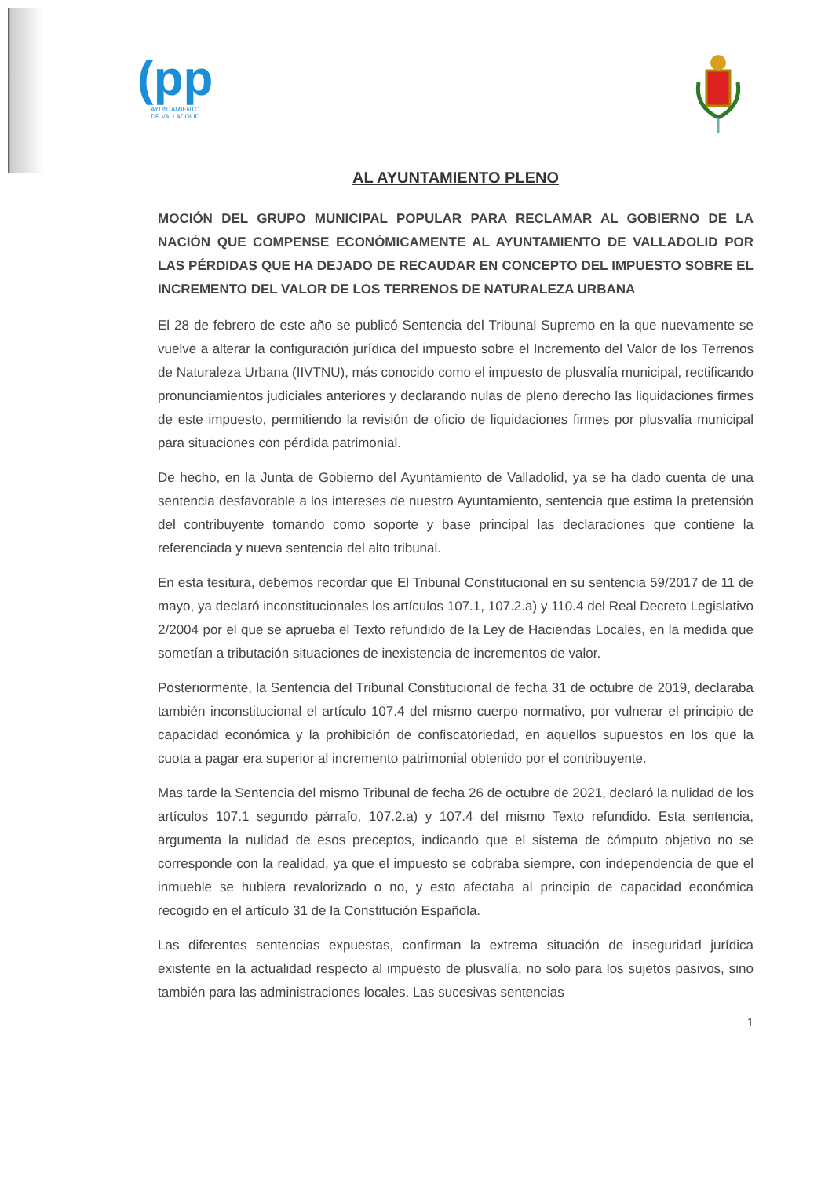(pp
AYUNTAMIENTO
DE VALLADOLID
AL AYUNTAMIENTO PLENO
MOCIÓN DEL GRUPO MUNICIPAL POPULAR PARA RECLAMAR AL GOBIERNO DE LA NACIÓN QUE COMPENSE ECONÓMICAMENTE AL AYUNTAMIENTO DE VALLADOLID POR LAS PÉRDIDAS QUE HA DEJADO DE RECAUDAR EN CONCEPTO DEL IMPUESTO SOBRE EL INCREMENTO DEL VALOR DE LOS TERRENOS DE NATURALEZA URBANA
El 28 de febrero de este año se publicó Sentencia del Tribunal Supremo en la que nuevamente se vuelve a alterar la configuración jurídica del impuesto sobre el Incremento del Valor de los Terrenos de Naturaleza Urbana (IIVTNU), más conocido como el impuesto de plusvalía municipal, rectificando pronunciamientos judiciales anteriores y declarando nulas de pleno derecho las liquidaciones firmes de este impuesto, permitiendo la revisión de oficio de liquidaciones firmes por plusvalía municipal para situaciones con pérdida patrimonial.
De hecho, en la Junta de Gobierno del Ayuntamiento de Valladolid, ya se ha dado cuenta de una sentencia desfavorable a los intereses de nuestro Ayuntamiento, sentencia que estima la pretensión del contribuyente tomando como soporte y base principal las declaraciones que contiene la referenciada y nueva sentencia del alto tribunal.
En esta tesitura, debemos recordar que El Tribunal Constitucional en su sentencia 59/2017 de 11 de mayo, ya declaró inconstitucionales los artículos 107.1, 107.2.a) y 110.4 del Real Decreto Legislativo 2/2004 por el que se aprueba el Texto refundido de la Ley de Haciendas Locales, en la medida que sometían a tributación situaciones de inexistencia de incrementos de valor.
Posteriormente, la Sentencia del Tribunal Constitucional de fecha 31 de octubre de 2019, declaraba también inconstitucional el artículo 107.4 del mismo cuerpo normativo, por vulnerar el principio de capacidad económica y la prohibición de confiscatoriedad, en aquellos supuestos en los que la cuota a pagar era superior al incremento patrimonial obtenido por el contribuyente.
Mas tarde la Sentencia del mismo Tribunal de fecha 26 de octubre de 2021, declaró la nulidad de los artículos 107.1 segundo párrafo, 107.2.a) y 107.4 del mismo Texto refundido. Esta sentencia, argumenta la nulidad de esos preceptos, indicando que el sistema de cómputo objetivo no se corresponde con la realidad, ya que el impuesto se cobraba siempre, con independencia de que el inmueble se hubiera revalorizado o no, y esto afectaba al principio de capacidad económica recogido en el artículo 31 de la Constitución Española.
Las diferentes sentencias expuestas, confirman la extrema situación de inseguridad jurídica existente en la actualidad respecto al impuesto de plusvalía, no solo para los sujetos pasivos, sino también para las administraciones locales. Las sucesivas sentencias
1